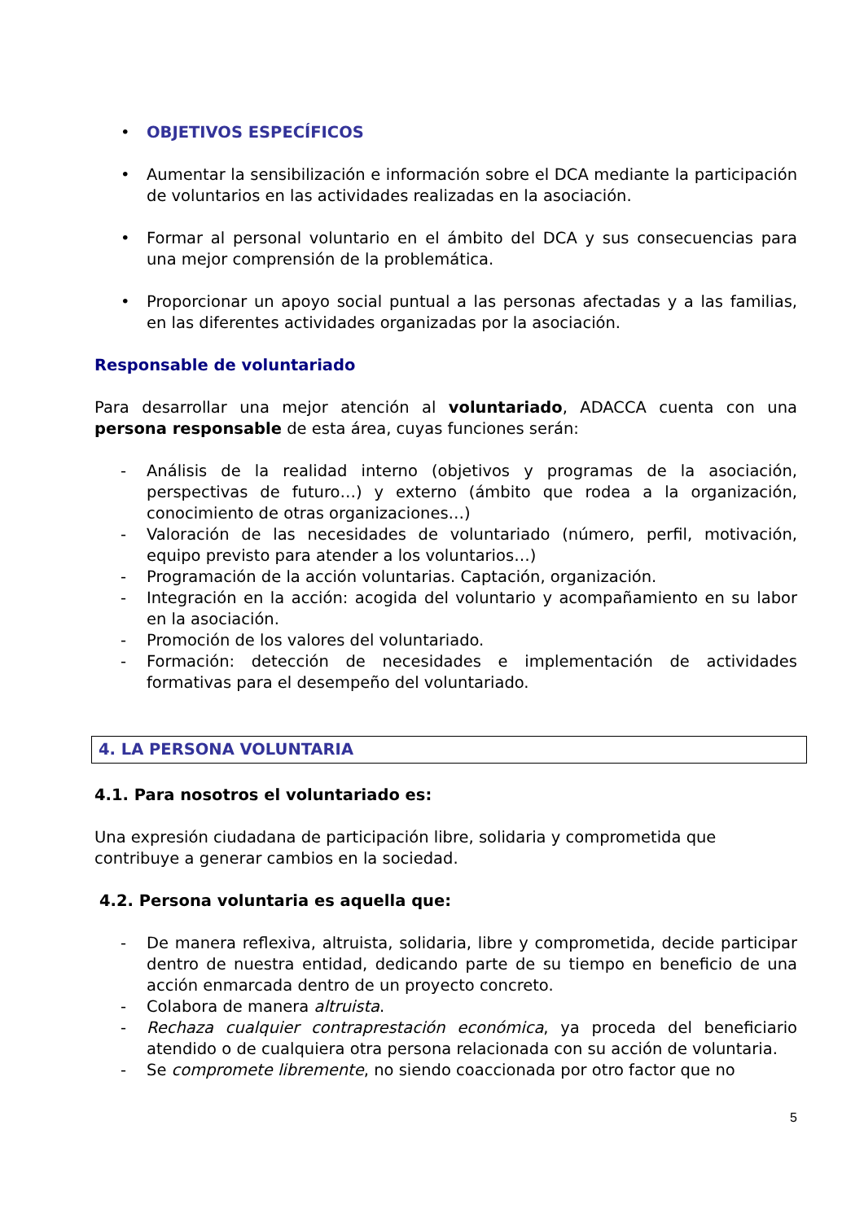• OBJETIVOS ESPECÍFICOS
• Aumentar la sensibilización e información sobre el DCA mediante la participación de voluntarios en las actividades realizadas en la asociación.
• Formar al personal voluntario en el ámbito del DCA y sus consecuencias para una mejor comprensión de la problemática.
• Proporcionar un apoyo social puntual a las personas afectadas y a las familias, en las diferentes actividades organizadas por la asociación.
Responsable de voluntariado
Para desarrollar una mejor atención al voluntariado, ADACCA cuenta con una persona responsable de esta área, cuyas funciones serán:
- Análisis de la realidad interno (objetivos y programas de la asociación, perspectivas de futuro…) y externo (ámbito que rodea a la organización, conocimiento de otras organizaciones…)
- Valoración de las necesidades de voluntariado (número, perfil, motivación, equipo previsto para atender a los voluntarios…)
- Programación de la acción voluntarias. Captación, organización.
- Integración en la acción: acogida del voluntario y acompañamiento en su labor en la asociación.
- Promoción de los valores del voluntariado.
- Formación: detección de necesidades e implementación de actividades formativas para el desempeño del voluntariado.
4. LA PERSONA VOLUNTARIA
4.1. Para nosotros el voluntariado es:
Una expresión ciudadana de participación libre, solidaria y comprometida que contribuye a generar cambios en la sociedad.
4.2. Persona voluntaria es aquella que:
- De manera reflexiva, altruista, solidaria, libre y comprometida, decide participar dentro de nuestra entidad, dedicando parte de su tiempo en beneficio de una acción enmarcada dentro de un proyecto concreto.
- Colabora de manera altruista.
- Rechaza cualquier contraprestación económica, ya proceda del beneficiario atendido o de cualquiera otra persona relacionada con su acción de voluntaria.
- Se compromete libremente, no siendo coaccionada por otro factor que no
5